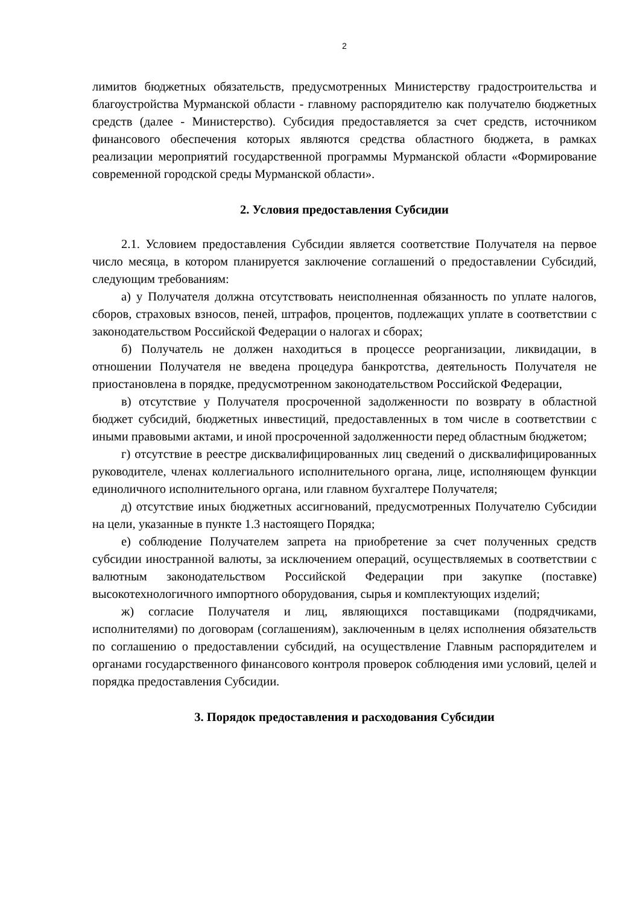2
лимитов бюджетных обязательств, предусмотренных Министерству градостроительства и благоустройства Мурманской области - главному распорядителю как получателю бюджетных средств (далее - Министерство). Субсидия предоставляется за счет средств, источником финансового обеспечения которых являются средства областного бюджета, в рамках реализации мероприятий государственной программы Мурманской области «Формирование современной городской среды Мурманской области».
2. Условия предоставления Субсидии
2.1. Условием предоставления Субсидии является соответствие Получателя на первое число месяца, в котором планируется заключение соглашений о предоставлении Субсидий, следующим требованиям:
а) у Получателя должна отсутствовать неисполненная обязанность по уплате налогов, сборов, страховых взносов, пеней, штрафов, процентов, подлежащих уплате в соответствии с законодательством Российской Федерации о налогах и сборах;
б) Получатель не должен находиться в процессе реорганизации, ликвидации, в отношении Получателя не введена процедура банкротства, деятельность Получателя не приостановлена в порядке, предусмотренном законодательством Российской Федерации,
в) отсутствие у Получателя просроченной задолженности по возврату в областной бюджет субсидий, бюджетных инвестиций, предоставленных в том числе в соответствии с иными правовыми актами, и иной просроченной задолженности перед областным бюджетом;
г) отсутствие в реестре дисквалифицированных лиц сведений о дисквалифицированных руководителе, членах коллегиального исполнительного органа, лице, исполняющем функции единоличного исполнительного органа, или главном бухгалтере Получателя;
д) отсутствие иных бюджетных ассигнований, предусмотренных Получателю Субсидии на цели, указанные в пункте 1.3 настоящего Порядка;
е) соблюдение Получателем запрета на приобретение за счет полученных средств субсидии иностранной валюты, за исключением операций, осуществляемых в соответствии с валютным законодательством Российской Федерации при закупке (поставке) высокотехнологичного импортного оборудования, сырья и комплектующих изделий;
ж) согласие Получателя и лиц, являющихся поставщиками (подрядчиками, исполнителями) по договорам (соглашениям), заключенным в целях исполнения обязательств по соглашению о предоставлении субсидий, на осуществление Главным распорядителем и органами государственного финансового контроля проверок соблюдения ими условий, целей и порядка предоставления Субсидии.
3. Порядок предоставления и расходования Субсидии